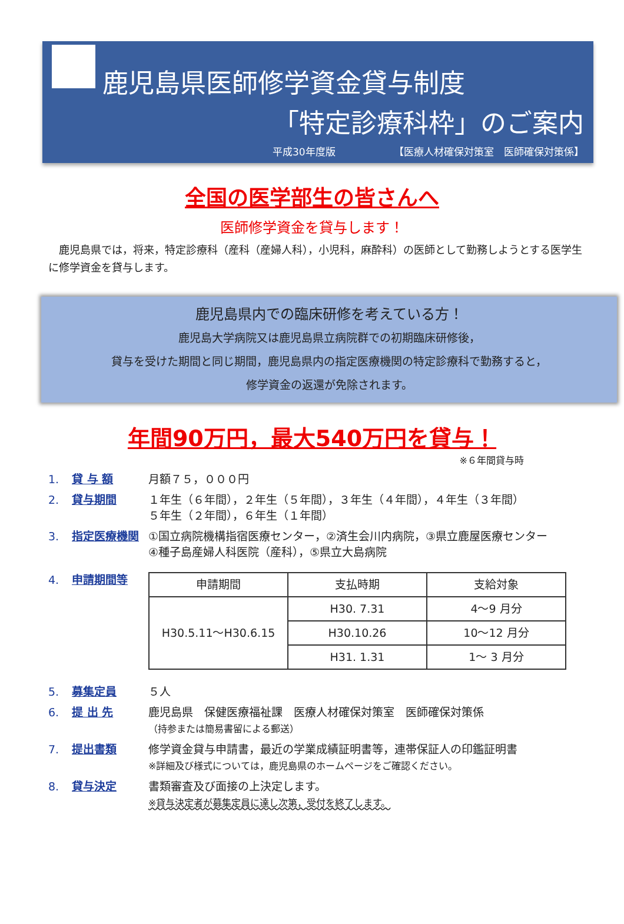鹿児島県医師修学資金貸与制度
「特定診療科枠」のご案内
平成30年度版 【医療人材確保対策室　医師確保対策係】
全国の医学部生の皆さんへ
医師修学資金を貸与します！
鹿児島県では，将来，特定診療科（産科（産婦人科），小児科，麻酔科）の医師として勤務しようとする医学生に修学資金を貸与します。
鹿児島県内での臨床研修を考えている方！
鹿児島大学病院又は鹿児島県立病院群での初期臨床研修後，
貸与を受けた期間と同じ期間，鹿児島県内の指定医療機関の特定診療科で勤務すると，
修学資金の返還が免除されます。
年間90万円，最大540万円を貸与！
※６年間貸与時
1. 貸 与 額 月額７５，０００円
2. 貸与期間 １年生（６年間），２年生（５年間），３年生（４年間），４年生（３年間）
５年生（２年間），６年生（１年間）
3. 指定医療機関 ①国立病院機構指宿医療センター，②済生会川内病院，③県立鹿屋医療センター
④種子島産婦人科医院（産科），⑤県立大島病院
4. 申請期間等
| 申請期間 | 支払時期 | 支給対象 |
| --- | --- | --- |
| H30.5.11～H30.6.15 | H30. 7.31 | 4～9 月分 |
| | H30.10.26 | 10～12 月分 |
| | H31. 1.31 | 1～ 3 月分 |
5. 募集定員 ５人
6. 提 出 先 鹿児島県　保健医療福祉課　医療人材確保対策室　医師確保対策係
（持参または簡易書留による郵送）
7. 提出書類 修学資金貸与申請書，最近の学業成績証明書等，連帯保証人の印鑑証明書
※詳細及び様式については，鹿児島県のホームページをご確認ください。
8. 貸与決定 書類審査及び面接の上決定します。
※貸与決定者が募集定員に達し次第，受付を終了します。